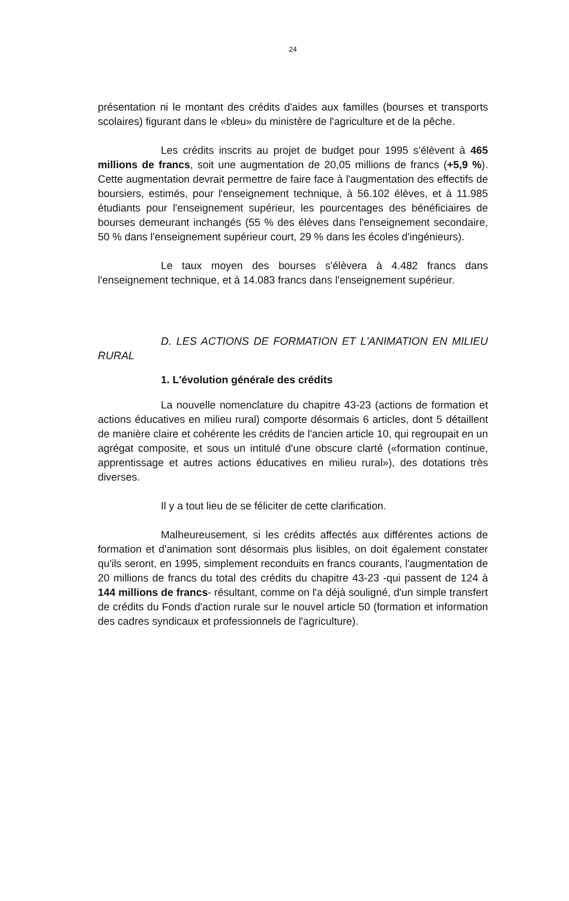24
présentation ni le montant des crédits d'aides aux familles (bourses et transports scolaires) figurant dans le «bleu» du ministère de l'agriculture et de la pêche.
Les crédits inscrits au projet de budget pour 1995 s'élèvent à 465 millions de francs, soit une augmentation de 20,05 millions de francs (+5,9 %). Cette augmentation devrait permettre de faire face à l'augmentation des effectifs de boursiers, estimés, pour l'enseignement technique, à 56.102 élèves, et à 11.985 étudiants pour l'enseignement supérieur, les pourcentages des bénéficiaires de bourses demeurant inchangés (55 % des élèves dans l'enseignement secondaire, 50 % dans l'enseignement supérieur court, 29 % dans les écoles d'ingénieurs).
Le taux moyen des bourses s'élèvera à 4.482 francs dans l'enseignement technique, et à 14.083 francs dans l'enseignement supérieur.
D. LES ACTIONS DE FORMATION ET L'ANIMATION EN MILIEU RURAL
1. L'évolution générale des crédits
La nouvelle nomenclature du chapitre 43-23 (actions de formation et actions éducatives en milieu rural) comporte désormais 6 articles, dont 5 détaillent de manière claire et cohérente les crédits de l'ancien article 10, qui regroupait en un agrégat composite, et sous un intitulé d'une obscure clarté («formation continue, apprentissage et autres actions éducatives en milieu rural»), des dotations très diverses.
Il y a tout lieu de se féliciter de cette clarification.
Malheureusement, si les crédits affectés aux différentes actions de formation et d'animation sont désormais plus lisibles, on doit également constater qu'ils seront, en 1995, simplement reconduits en francs courants, l'augmentation de 20 millions de francs du total des crédits du chapitre 43-23 -qui passent de 124 à 144 millions de francs- résultant, comme on l'a déjà souligné, d'un simple transfert de crédits du Fonds d'action rurale sur le nouvel article 50 (formation et information des cadres syndicaux et professionnels de l'agriculture).